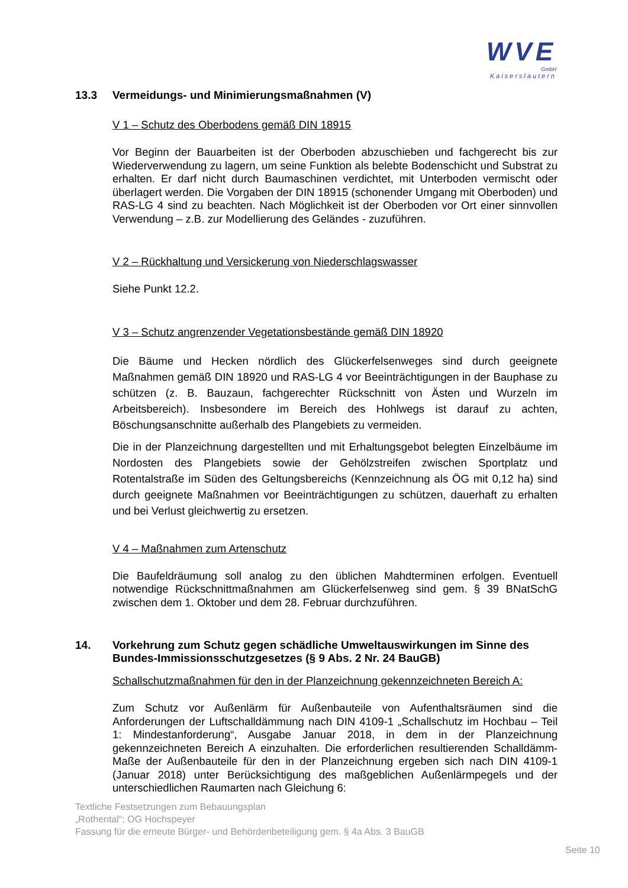WVE
GmbH
Kaiserslautern
13.3 Vermeidungs- und Minimierungsmaßnahmen (V)
V 1 – Schutz des Oberbodens gemäß DIN 18915
Vor Beginn der Bauarbeiten ist der Oberboden abzuschieben und fachgerecht bis zur Wiederverwendung zu lagern, um seine Funktion als belebte Bodenschicht und Substrat zu erhalten. Er darf nicht durch Baumaschinen verdichtet, mit Unterboden vermischt oder überlagert werden. Die Vorgaben der DIN 18915 (schonender Umgang mit Oberboden) und RAS-LG 4 sind zu beachten. Nach Möglichkeit ist der Oberboden vor Ort einer sinnvollen Verwendung – z.B. zur Modellierung des Geländes - zuzuführen.
V 2 – Rückhaltung und Versickerung von Niederschlagswasser
Siehe Punkt 12.2.
V 3 – Schutz angrenzender Vegetationsbestände gemäß DIN 18920
Die Bäume und Hecken nördlich des Glückerfelsenweges sind durch geeignete Maßnahmen gemäß DIN 18920 und RAS-LG 4 vor Beeinträchtigungen in der Bauphase zu schützen (z. B. Bauzaun, fachgerechter Rückschnitt von Ästen und Wurzeln im Arbeitsbereich). Insbesondere im Bereich des Hohlwegs ist darauf zu achten, Böschungsanschnitte außerhalb des Plangebiets zu vermeiden.
Die in der Planzeichnung dargestellten und mit Erhaltungsgebot belegten Einzelbäume im Nordosten des Plangebiets sowie der Gehölzstreifen zwischen Sportplatz und Rotentalstraße im Süden des Geltungsbereichs (Kennzeichnung als ÖG mit 0,12 ha) sind durch geeignete Maßnahmen vor Beeinträchtigungen zu schützen, dauerhaft zu erhalten und bei Verlust gleichwertig zu ersetzen.
V 4 – Maßnahmen zum Artenschutz
Die Baufeldräumung soll analog zu den üblichen Mahdterminen erfolgen. Eventuell notwendige Rückschnittmaßnahmen am Glückerfelsenweg sind gem. § 39 BNatSchG zwischen dem 1. Oktober und dem 28. Februar durchzuführen.
14. Vorkehrung zum Schutz gegen schädliche Umweltauswirkungen im Sinne des Bundes-Immissionsschutzgesetzes (§ 9 Abs. 2 Nr. 24 BauGB)
Schallschutzmaßnahmen für den in der Planzeichnung gekennzeichneten Bereich A:
Zum Schutz vor Außenlärm für Außenbauteile von Aufenthaltsräumen sind die Anforderungen der Luftschalldämmung nach DIN 4109-1 „Schallschutz im Hochbau – Teil 1: Mindestanforderung“, Ausgabe Januar 2018, in dem in der Planzeichnung gekennzeichneten Bereich A einzuhalten. Die erforderlichen resultierenden Schalldämm-Maße der Außenbauteile für den in der Planzeichnung ergeben sich nach DIN 4109-1 (Januar 2018) unter Berücksichtigung des maßgeblichen Außenlärmpegels und der unterschiedlichen Raumarten nach Gleichung 6:
Textliche Festsetzungen zum Bebauungsplan
„Rothental“; OG Hochspeyer
Fassung für die erneute Bürger- und Behördenbeteiligung gem. § 4a Abs. 3 BauGB
Seite 10